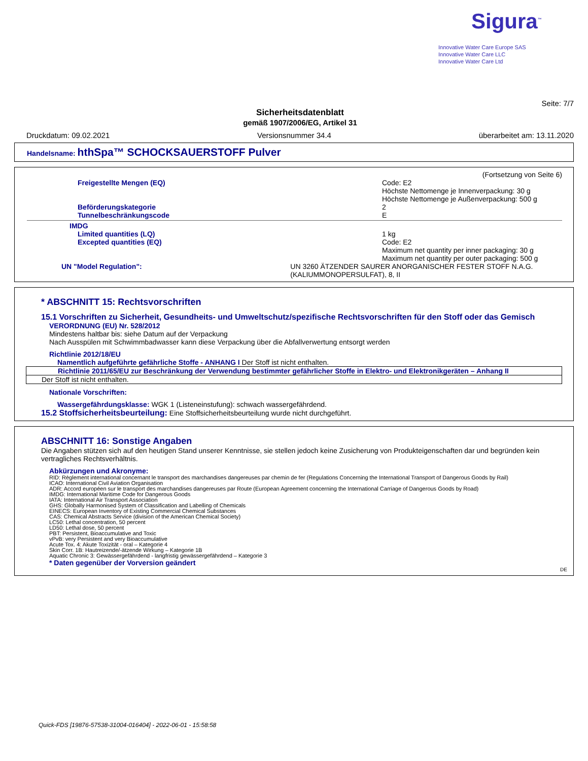Sigura<sup>™</sup>
Innovative Water Care Europe SAS
Innovative Water Care LLC
Innovative Water Care Ltd
Seite: 7/7
Sicherheitsdatenblatt
gemäß 1907/2006/EG, Artikel 31
Druckdatum: 09.02.2021 Versionsnummer 34.4 überarbeitet am: 13.11.2020
Handelsname: hthSpa™ SCHOCKSAUERSTOFF Pulver
(Fortsetzung von Seite 6)
Freigestellte Mengen (EQ) Code: E2
Höchste Nettomenge je Innenverpackung: 30 g
Höchste Nettomenge je Außenverpackung: 500 g
Beförderungskategorie
Tunnelbeschränkungscode
2
E
IMDG
Limited quantities (LQ)
Excepted quantities (EQ)
1 kg
Code: E2
Maximum net quantity per inner packaging: 30 g
Maximum net quantity per outer packaging: 500 g
UN "Model Regulation": UN 3260 ÄTZENDER SAURER ANORGANISCHER FESTER STOFF N.A.G. (KALIUMMONOPERSULFAT), 8, II
* ABSCHNITT 15: Rechtsvorschriften
15.1 Vorschriften zu Sicherheit, Gesundheits- und Umweltschutz/spezifische Rechtsvorschriften für den Stoff oder das Gemisch
VERORDNUNG (EU) Nr. 528/2012
Mindestens haltbar bis: siehe Datum auf der Verpackung
Nach Ausspülen mit Schwimmbadwasser kann diese Verpackung über die Abfallverwertung entsorgt werden
Richtlinie 2012/18/EU
Namentlich aufgeführte gefährliche Stoffe - ANHANG I Der Stoff ist nicht enthalten.
Richtlinie 2011/65/EU zur Beschränkung der Verwendung bestimmter gefährlicher Stoffe in Elektro- und Elektronikgeräten – Anhang II
Der Stoff ist nicht enthalten.
Nationale Vorschriften:
Wassergefährdungsklasse: WGK 1 (Listeneinstufung): schwach wassergefährdend.
15.2 Stoffsicherheitsbeurteilung: Eine Stoffsicherheitsbeurteilung wurde nicht durchgeführt.
ABSCHNITT 16: Sonstige Angaben
Die Angaben stützen sich auf den heutigen Stand unserer Kenntnisse, sie stellen jedoch keine Zusicherung von Produkteigenschaften dar und begründen kein vertragliches Rechtsverhältnis.
Abkürzungen und Akronyme:
RID: Règlement international concernant le transport des marchandises dangereuses par chemin de fer (Regulations Concerning the International Transport of Dangerous Goods by Rail)
ICAO: International Civil Aviation Organisation
ADR: Accord européen sur le transport des marchandises dangereuses par Route (European Agreement concerning the International Carriage of Dangerous Goods by Road)
IMDG: International Maritime Code for Dangerous Goods
IATA: International Air Transport Association
GHS: Globally Harmonised System of Classification and Labelling of Chemicals
EINECS: European Inventory of Existing Commercial Chemical Substances
CAS: Chemical Abstracts Service (division of the American Chemical Society)
LC50: Lethal concentration, 50 percent
LD50: Lethal dose, 50 percent
PBT: Persistent, Bioaccumulative and Toxic
vPvB: very Persistent and very Bioaccumulative
Acute Tox. 4: Akute Toxizität - oral – Kategorie 4
Skin Corr. 1B: Hautreizende/-ätzende Wirkung – Kategorie 1B
Aquatic Chronic 3: Gewässergefährdend - langfristig gewässergefährdend – Kategorie 3
* Daten gegenüber der Vorversion geändert
DE
Quick-FDS [19876-57538-31004-016404] - 2022-06-01 - 15:58:58